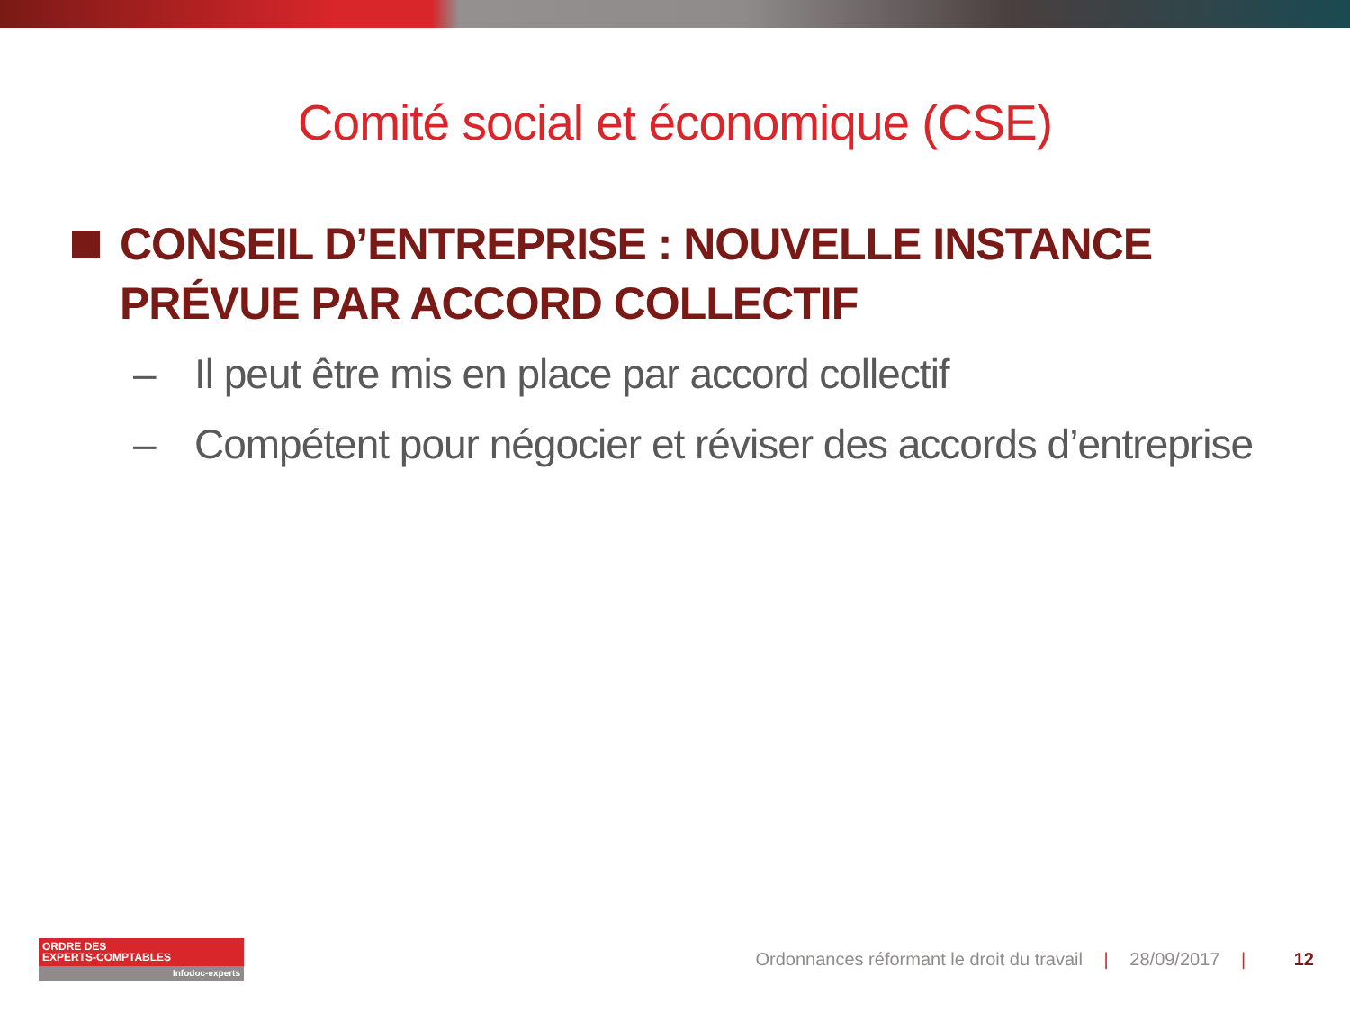Comité social et économique (CSE)
CONSEIL D’ENTREPRISE : NOUVELLE INSTANCE PRÉVUE PAR ACCORD COLLECTIF
– Il peut être mis en place par accord collectif
– Compétent pour négocier et réviser des accords d’entreprise
ORDRE DES
EXPERTS-COMPTABLES
Infodoc-experts
Ordonnances réformant le droit du travail | 28/09/2017 | 12